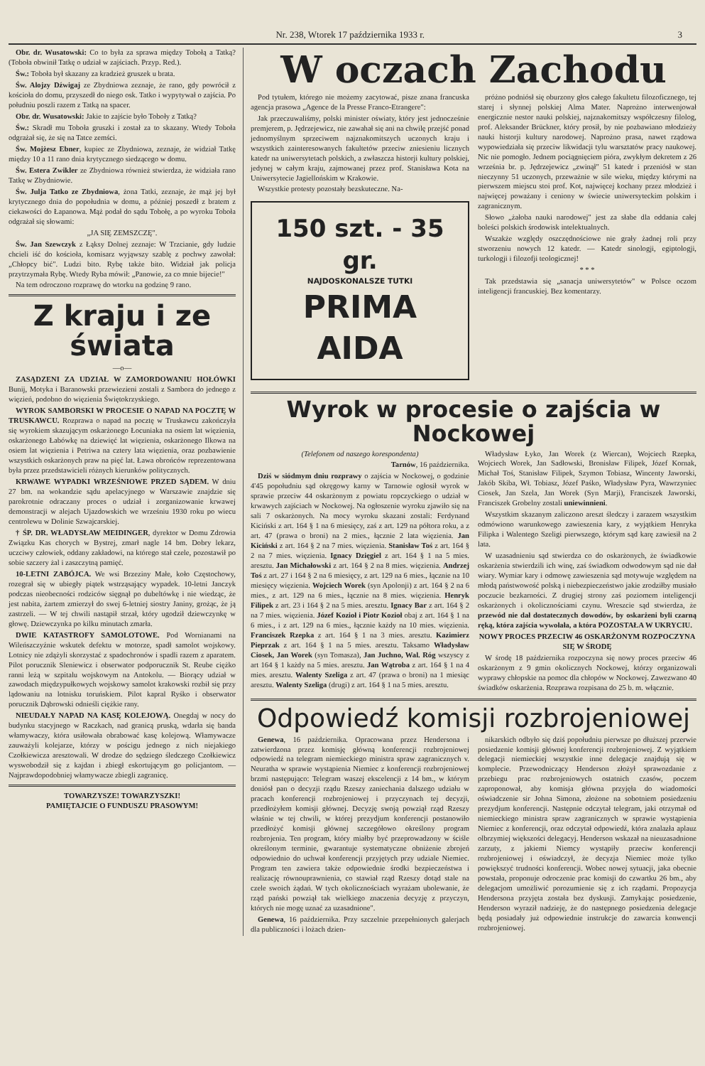Nr. 238, Wtorek 17 października 1933 r. 3
Obr. dr. Wusatowski: Co to była za sprawa między Tobołą a Tatką? (Toboła obwinił Tatkę o udział w zajściach. Przyp. Red.).
Św.: Toboła był skazany za kradzież gruszek u brata.
Św. Alojzy Dźwigaj ze Zbydniowa zeznaje, że rano, gdy powrócił z kościoła do domu, przyszedł do niego osk. Tatko i wypytywał o zajścia. Po południu poszli razem z Tatką na spacer.
Obr. dr. Wusatowski: Jakie to zajście było Toboły z Tatką?
Św.: Skradł mu Toboła gruszki i został za to skazany. Wtedy Toboła odgrażał się, że się na Tatce zemści.
Św. Mojżesz Ebner, kupiec ze Zbydniowa, zeznaje, że widział Tatkę między 10 a 11 rano dnia krytycznego siedzącego w domu.
Św. Estera Zwikler ze Zbydniowa również stwierdza, że widziała rano Tatkę w Zbydniowie.
Św. Julja Tatko ze Zbydniowa, żona Tatki, zeznaje, że mąż jej był krytycznego dnia do popołudnia w domu, a później poszedł z bratem z ciekawości do Łapanowa. Mąż podał do sądu Tobołę, a po wyroku Toboła odgrażał się słowami:
„JA SIĘ ZEMSZCZĘ".
Św. Jan Szewczyk z Łąksy Dolnej zeznaje: W Trzcianie, gdy ludzie chcieli iść do kościoła, komisarz wyjąwszy szablę z pochwy zawołał: „Chłopcy bić". Ludzi bito. Rybę także bito. Widział jak policja przytrzymała Rybę. Wtedy Ryba mówił: „Panowie, za co mnie bijecie!"
Na tem odroczono rozprawę do wtorku na godzinę 9 rano.
Z kraju i ze świata
—o—
ZASĄDZENI ZA UDZIAŁ W ZAMORDOWANIU HOŁÓWKI Bunij, Motyka i Baranowski przewiezieni zostali z Sambora do jednego z więzień, podobno do więzienia Świętokrzyskiego.
WYROK SAMBORSKI W PROCESIE O NAPAD NA POCZTĘ W TRUSKAWCU. Rozprawa o napad na pocztę w Truskawcu zakończyła się wyrokiem skazującym oskarżonego Łocuniaka na osiem lat więzienia, oskarżonego Łabówkę na dziewięć lat więzienia, oskarżonego Ilkowa na osiem lat więzienia i Petriwa na cztery lata więzienia, oraz pozbawienie wszystkich oskarżonych praw na pięć lat. Ława obrońców reprezentowana była przez przedstawicieli różnych kierunków politycznych.
KRWAWE WYPADKI WRZEŚNIOWE PRZED SĄDEM. W dniu 27 bm. na wokandzie sądu apelacyjnego w Warszawie znajdzie się parokrotnie odraczany proces o udział i zorganizowanie krwawej demonstracji w alejach Ujazdowskich we wrześniu 1930 roku po wiecu centrolewu w Dolinie Szwajcarskiej.
† ŚP. DR. WŁADYSŁAW MEIDINGER, dyrektor w Domu Zdrowia Związku Kas chorych w Bystrej, zmarł nagle 14 bm. Dobry lekarz, uczciwy człowiek, oddany zakładowi, na którego stał czele, pozostawił po sobie szczery żal i zaszczytną pamięć.
10-LETNI ZABÓJCA. We wsi Brzeziny Małe, koło Częstochowy, rozegrał się w ubiegły piątek wstrząsający wypadek. 10-letni Janczyk podczas nieobecności rodziców sięgnął po dubeltówkę i nie wiedząc, że jest nabita, żartem zmierzył do swej 6-letniej siostry Janiny, grożąc, że ją zastrzeli. — W tej chwili nastąpił strzał, który ugodził dziewczynkę w głowę. Dziewczynka po kilku minutach zmarła.
DWIE KATASTROFY SAMOLOTOWE. Pod Wornianami na Wileńszczyźnie wskutek defektu w motorze, spadł samolot wojskowy. Lotnicy nie zdążyli skorzystać z spadochronów i spadli razem z aparatem. Pilot porucznik Sleniewicz i obserwator podporucznik St. Reube ciężko ranni leżą w szpitalu wojskowym na Antokolu. — Biorący udział w zawodach międzypułkowych wojskowy samolot krakowski rozbił się przy lądowaniu na lotnisku toruńskiem. Pilot kapral Ryśko i obserwator porucznik Dąbrowski odnieśli ciężkie rany.
NIEUDAŁY NAPAD NA KASĘ KOLEJOWĄ. Onegdaj w nocy do budynku stacyjnego w Raczkach, nad granicą pruską, wdarła się banda włamywaczy, która usiłowała obrabować kasę kolejową. Włamywacze zauważyli kolejarze, którzy w pościgu jednego z nich niejakiego Czołkiewicza aresztowali. W drodze do sędziego śledczego Czołkiewicz wyswobodził się z kajdan i zbiegł eskortującym go policjantom. — Najprawdopodobniej włamywacze zbiegli zagranicę.
TOWARZYSZE! TOWARZYSZKI!
PAMIĘTAJCIE O FUNDUSZU PRASOWYM!
W oczach Zachodu
Pod tytułem, którego nie możemy zacytować, pisze znana francuska agencja prasowa „Agence de la Presse Franco-Etrangere":
Jak przeczuwaliśmy, polski minister oświaty, który jest jednocześnie premjerem, p. Jędrzejewicz, nie zawahał się ani na chwilę przejść ponad jednomyślnym sprzeciwem najznakomitszych uczonych kraju i wszystkich zainteresowanych fakultetów przeciw zniesieniu licznych katedr na uniwersytetach polskich, a zwłaszcza historji kultury polskiej, jedynej w całym kraju, zajmowanej przez prof. Stanisława Kota na Uniwersytecie Jagiellońskim w Krakowie.
Wszystkie protesty pozostały bezskuteczne. Na-
150 szt. - 35 gr.
NAJDOSKONALSZE TUTKI
PRIMA AIDA
próżno podniósł się oburzony głos całego fakultetu filozoficznego, tej starej i słynnej polskiej Alma Mater. Naprożno interwenjował energicznie nestor nauki polskiej, najznakomitszy współczesny filolog, prof. Aleksander Brückner, który prosił, by nie pozbawiano młodzieży nauki historji kultury narodowej. Naprożno prasa, nawet rządowa wypowiedziała się przeciw likwidacji tylu warsztatów pracy naukowej. Nic nie pomogło. Jednem pociągnięciem pióra, zwykłym dekretem z 26 września br. p. Jędrzejewicz „zwinął" 51 katedr i przeniósł w stan nieczynny 51 uczonych, przeważnie w sile wieku, między którymi na pierwszem miejscu stoi prof. Kot, najwięcej kochany przez młodzież i najwięcej poważany i ceniony w świecie uniwersyteckim polskim i zagranicznym.
Słowo „żałoba nauki narodowej" jest za słabe dla oddania całej boleści polskich środowisk intelektualnych.
Wszakże względy oszczędnościowe nie grały żadnej roli przy stworzeniu nowych 12 katedr. — Katedr sinologji, egiptologji, turkologji i filozofji teologicznej!
* * *
Tak przedstawia się „sanacja uniwersytetów" w Polsce oczom inteligencji francuskiej. Bez komentarzy.
Wyrok w procesie o zajścia w Nockowej
(Telefonem od naszego korespondenta)
Tarnów, 16 października.
Dziś w siódmym dniu rozprawy o zajścia w Nockowej, o godzinie 4'45 popołudniu sąd okręgowy karny w Tarnowie ogłosił wyrok w sprawie przeciw 44 oskarżonym z powiatu ropczyckiego o udział w krwawych zajściach w Nockowej. Na ogłoszenie wyroku zjawiło się na sali 7 oskarżonych. Na mocy wyroku skazani zostali: Ferdynand Kiciński z art. 164 § 1 na 6 miesięcy, zaś z art. 129 na półtora roku, a z art. 47 (prawa o broni) na 2 mies., łącznie 2 lata więzienia. Jan Kiciński z art. 164 § 2 na 7 mies. więzienia. Stanisław Toś z art. 164 § 2 na 7 mies. więzienia. Ignacy Dzięgiel z art. 164 § 1 na 5 mies. aresztu. Jan Michałowski z art. 164 § 2 na 8 mies. więzienia. Andrzej Toś z art. 27 i 164 § 2 na 6 miesięcy, z art. 129 na 6 mies., łącznie na 10 miesięcy więzienia. Wojciech Worek (syn Apolonji) z art. 164 § 2 na 6 mies., z art. 129 na 6 mies., łącznie na 8 mies. więzienia. Henryk Filipek z art. 23 i 164 § 2 na 5 mies. aresztu. Ignacy Bar z art. 164 § 2 na 7 mies. więzienia. Józef Kozioł i Piotr Kozioł obaj z art. 164 § 1 na 6 mies., i z art. 129 na 6 mies., łącznie każdy na 10 mies. więzienia. Franciszek Rzepka z art. 164 § 1 na 3 mies. aresztu. Kazimierz Pieprzak z art. 164 § 1 na 5 mies. aresztu. Taksamo Władysław Ciosek, Jan Worek (syn Tomasza), Jan Juchno, Wal. Róg wszyscy z art 164 § 1 każdy na 5 mies. aresztu. Jan Wątroba z art. 164 § 1 na 4 mies. aresztu. Walenty Szeliga z art. 47 (prawa o broni) na 1 miesiąc aresztu. Walenty Szeliga (drugi) z art. 164 § 1 na 5 mies. aresztu.
Władysław Łyko, Jan Worek (z Wiercan), Wojciech Rzepka, Wojciech Worek, Jan Sadłowski, Bronisław Filipek, Józef Kornak, Michał Toś, Stanisław Filipek, Szymon Tobiasz, Wincenty Jaworski, Jakób Skiba, Wł. Tobiasz, Józef Paśko, Władysław Pyra, Wawrzyniec Ciosek, Jan Szela, Jan Worek (Syn Marji), Franciszek Jaworski, Franciszek Grobelny zostali uniewinnieni.
Wszystkim skazanym zaliczono areszt śledczy i zarazem wszystkim odmówiono warunkowego zawieszenia kary, z wyjątkiem Henryka Filipka i Walentego Szeligi pierwszego, którym sąd karę zawiesił na 2 lata.
W uzasadnieniu sąd stwierdza co do oskarżonych, że świadkowie oskarżenia stwierdzili ich winę, zaś świadkom odwodowym sąd nie dał wiary. Wymiar kary i odmowę zawieszenia sąd motywuje względem na młodą państwowość polską i niebezpieczeństwo jakie zrodziłby musiało poczucie bezkarności. Z drugiej strony zaś poziomem inteligencji oskarżonych i okolicznościami czynu. Wreszcie sąd stwierdza, że przewód nie dał dostatecznych dowodów, by oskarżeni byli czarną ręką, która zajścia wywołała, a która POZOSTAŁA W UKRYCIU.
NOWY PROCES PRZECIW 46 OSKARŻONYM ROZPOCZYNA SIĘ W ŚRODĘ
W środę 18 października rozpoczyna się nowy proces przeciw 46 oskarżonym z 9 gmin okolicznych Nockowej, którzy organizowali wyprawy chłopskie na pomoc dla chłopów w Nockowej. Zawezwano 40 świadków oskarżenia. Rozprawa rozpisana do 25 b. m. włącznie.
Odpowiedź komisji rozbrojeniowej
Genewa, 16 października. Opracowana przez Hendersona i zatwierdzona przez komisję główną konferencji rozbrojeniowej odpowiedź na telegram niemieckiego ministra spraw zagranicznych v. Neuratha w sprawie wystąpienia Niemiec z konferencji rozbrojeniowej brzmi następująco: Telegram waszej ekscelencji z 14 bm., w którym doniósł pan o decyzji rządu Rzeszy zaniechania dalszego udziału w pracach konferencji rozbrojeniowej i przyczynach tej decyzji, przedłożyłem komisji głównej. Decyzję swoją powziął rząd Rzeszy właśnie w tej chwili, w której prezydjum konferencji postanowiło przedłożyć komisji głównej szczegółowo określony program rozbrojenia. Ten program, który miałby być przeprowadzony w ściśle określonym terminie, gwarantuje systematyczne obniżenie zbrojeń odpowiednio do uchwał konferencji przyjętych przy udziale Niemiec. Program ten zawiera także odpowiednie środki bezpieczeństwa i realizację równouprawnienia, co stawiał rząd Rzeszy dotąd stale na czele swoich żądań. W tych okolicznościach wyrażam ubolewanie, że rząd pański powziął tak wielkiego znaczenia decyzję z przyczyn, których nie mogę uznać za uzasadnione".
Genewa, 16 października. Przy szczelnie przepełnionych galerjach dla publiczności i lożach dzien-
nikarskich odbyło się dziś popołudniu pierwsze po dłuższej przerwie posiedzenie komisji głównej konferencji rozbrojeniowej. Z wyjątkiem delegacji niemieckiej wszystkie inne delegacje znajdują się w komplecie. Przewodniczący Henderson złożył sprawozdanie z przebiegu prac rozbrojeniowych ostatnich czasów, poczem zaproponował, aby komisja główna przyjęła do wiadomości oświadczenie sir Johna Simona, złożone na sobotniem posiedzeniu prezydjum konferencji. Następnie odczytał telegram, jaki otrzymał od niemieckiego ministra spraw zagranicznych w sprawie wystąpienia Niemiec z konferencji, oraz odczytał odpowiedź, która znalazła aplauz olbrzymiej większości delegacyj. Henderson wskazał na nieuzasadnione zarzuty, z jakiemi Niemcy wystąpiły przeciw konferencji rozbrojeniowej i oświadczył, że decyzja Niemiec może tylko powiększyć trudności konferencji. Wobec nowej sytuacji, jaka obecnie powstała, proponuje odroczenie prac komisji do czwartku 26 bm., aby delegacjom umożliwić porozumienie się z ich rządami. Propozycja Hendersona przyjęta została bez dyskusji. Zamykając posiedzenie, Henderson wyraził nadzieję, że do następnego posiedzenia delegacje będą posiadały już odpowiednie instrukcje do zawarcia konwencji rozbrojeniowej.